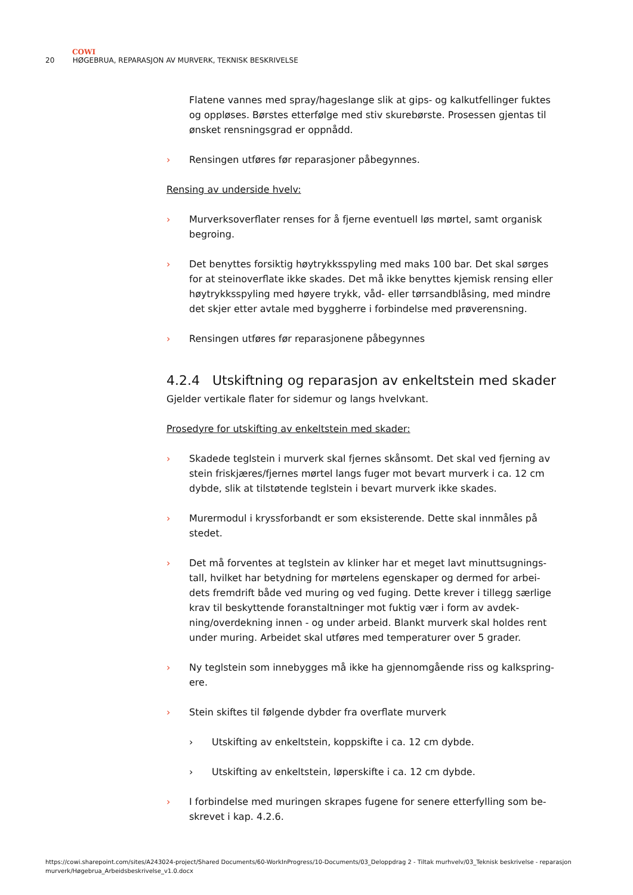COWI
20 HØGEBRUA, REPARASJON AV MURVERK, TEKNISK BESKRIVELSE
Flatene vannes med spray/hageslange slik at gips- og kalkutfellinger fuktes og oppløses. Børstes etterfølge med stiv skurebørste. Prosessen gjentas til ønsket rensningsgrad er oppnådd.
› Rensingen utføres før reparasjoner påbegynnes.
Rensing av underside hvelv:
› Murverksoverflater renses for å fjerne eventuell løs mørtel, samt organisk begroing.
› Det benyttes forsiktig høytrykksspyling med maks 100 bar. Det skal sørges for at steinoverflate ikke skades. Det må ikke benyttes kjemisk rensing eller høytrykksspyling med høyere trykk, våd- eller tørrsandblåsing, med mindre det skjer etter avtale med byggherre i forbindelse med prøverensning.
› Rensingen utføres før reparasjonene påbegynnes
4.2.4 Utskiftning og reparasjon av enkeltstein med skader
Gjelder vertikale flater for sidemur og langs hvelvkant.
Prosedyre for utskifting av enkeltstein med skader:
› Skadede teglstein i murverk skal fjernes skånsomt. Det skal ved fjerning av stein friskjæres/fjernes mørtel langs fuger mot bevart murverk i ca. 12 cm dybde, slik at tilstøtende teglstein i bevart murverk ikke skades.
› Murermodul i kryssforbandt er som eksisterende. Dette skal innmåles på stedet.
› Det må forventes at teglstein av klinker har et meget lavt minuttsugnings-tall, hvilket har betydning for mørtelens egenskaper og dermed for arbei-dets fremdrift både ved muring og ved fuging. Dette krever i tillegg særlige krav til beskyttende foranstaltninger mot fuktig vær i form av avdek-ning/overdekning innen - og under arbeid. Blankt murverk skal holdes rent under muring. Arbeidet skal utføres med temperaturer over 5 grader.
› Ny teglstein som innebygges må ikke ha gjennomgående riss og kalkspring-ere.
› Stein skiftes til følgende dybder fra overflate murverk
› Utskifting av enkeltstein, koppskifte i ca. 12 cm dybde.
› Utskifting av enkeltstein, løperskifte i ca. 12 cm dybde.
› I forbindelse med muringen skrapes fugene for senere etterfylling som be-skrevet i kap. 4.2.6.
https://cowi.sharepoint.com/sites/A243024-project/Shared Documents/60-WorkInProgress/10-Documents/03_Deloppdrag 2 - Tiltak murhvelv/03_Teknisk beskrivelse - reparasjon murverk/Høgebrua_Arbeidsbeskrivelse_v1.0.docx